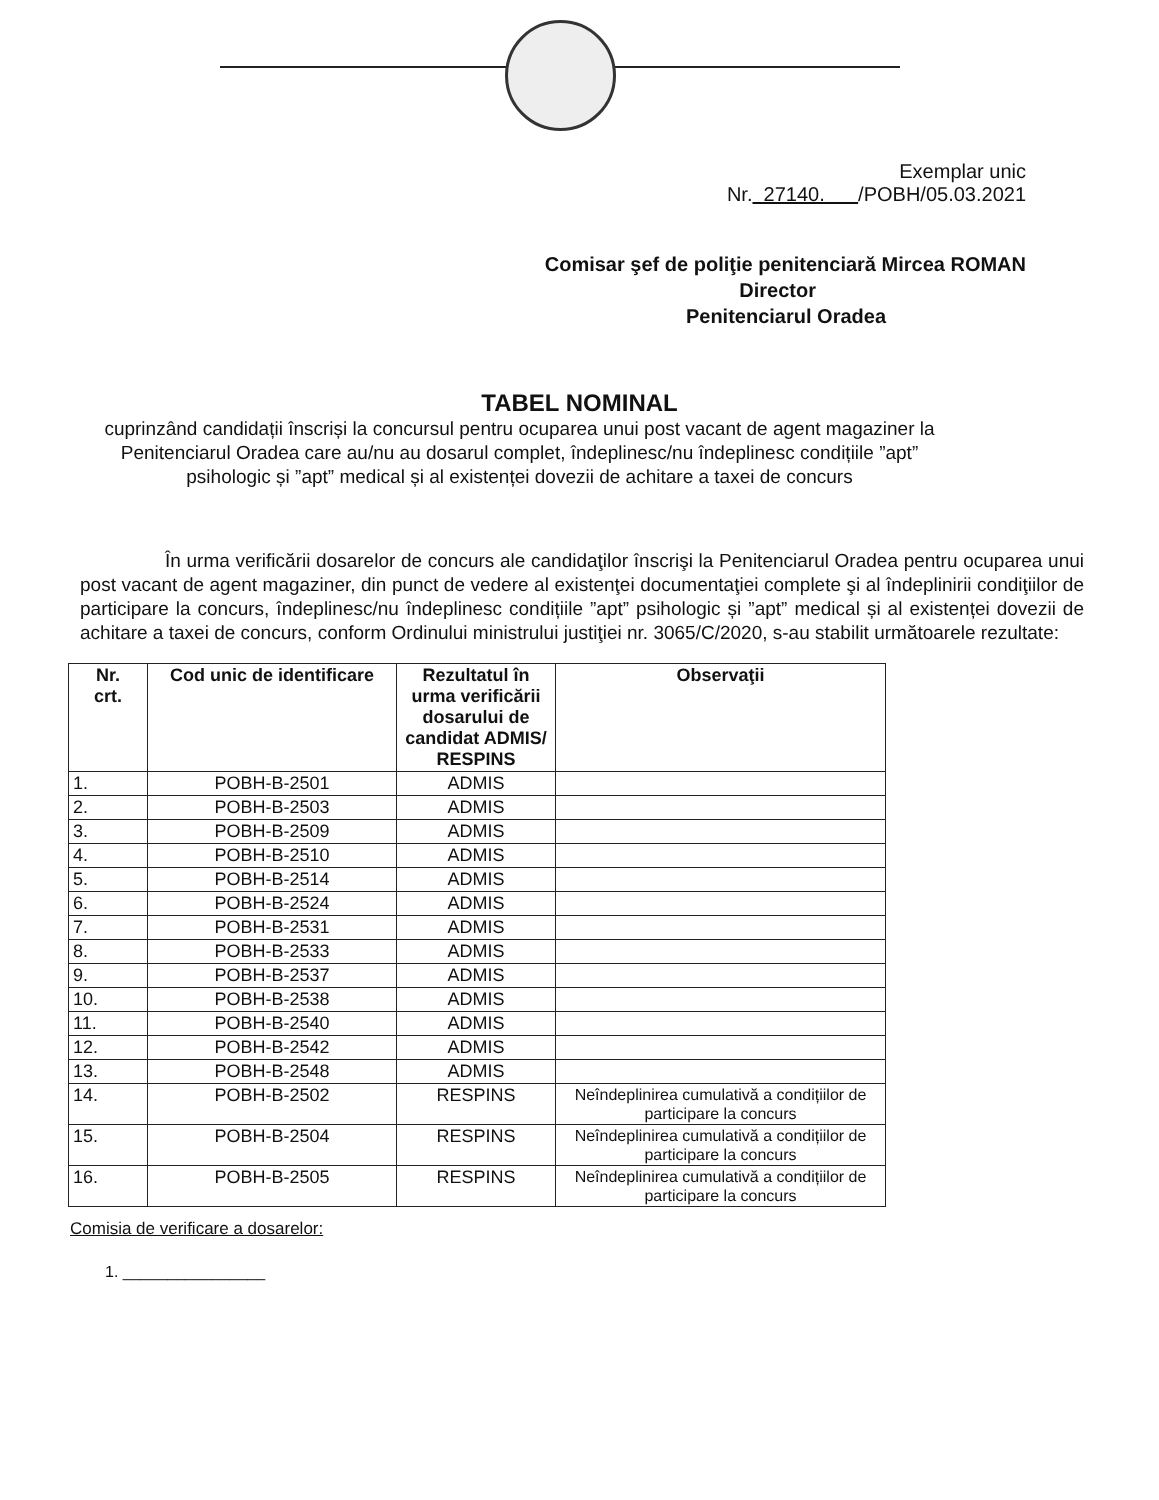Exemplar unic
Nr. 27140. /POBH/05.03.2021
Comisar şef de poliţie penitenciară Mircea ROMAN
Director
Penitenciarul Oradea
TABEL NOMINAL
cuprinzând candidații înscriși la concursul pentru ocuparea unui post vacant de agent magaziner la Penitenciarul Oradea care au/nu au dosarul complet, îndeplinesc/nu îndeplinesc condițiile ”apt” psihologic și ”apt” medical și al existenței dovezii de achitare a taxei de concurs
În urma verificării dosarelor de concurs ale candidaţilor înscrişi la Penitenciarul Oradea pentru ocuparea unui post vacant de agent magaziner, din punct de vedere al existenţei documentaţiei complete şi al îndeplinirii condiţiilor de participare la concurs, îndeplinesc/nu îndeplinesc condițiile ”apt” psihologic și ”apt” medical și al existenței dovezii de achitare a taxei de concurs, conform Ordinului ministrului justiţiei nr. 3065/C/2020, s-au stabilit următoarele rezultate:
| Nr. crt. | Cod unic de identificare | Rezultatul în urma verificării dosarului de candidat ADMIS/ RESPINS | Observaţii |
| --- | --- | --- | --- |
| 1. | POBH-B-2501 | ADMIS | |
| 2. | POBH-B-2503 | ADMIS | |
| 3. | POBH-B-2509 | ADMIS | |
| 4. | POBH-B-2510 | ADMIS | |
| 5. | POBH-B-2514 | ADMIS | |
| 6. | POBH-B-2524 | ADMIS | |
| 7. | POBH-B-2531 | ADMIS | |
| 8. | POBH-B-2533 | ADMIS | |
| 9. | POBH-B-2537 | ADMIS | |
| 10. | POBH-B-2538 | ADMIS | |
| 11. | POBH-B-2540 | ADMIS | |
| 12. | POBH-B-2542 | ADMIS | |
| 13. | POBH-B-2548 | ADMIS | |
| 14. | POBH-B-2502 | RESPINS | Neîndeplinirea cumulativă a condițiilor de participare la concurs |
| 15. | POBH-B-2504 | RESPINS | Neîndeplinirea cumulativă a condițiilor de participare la concurs |
| 16. | POBH-B-2505 | RESPINS | Neîndeplinirea cumulativă a condițiilor de participare la concurs |
Comisia de verificare a dosarelor:
1. ________________